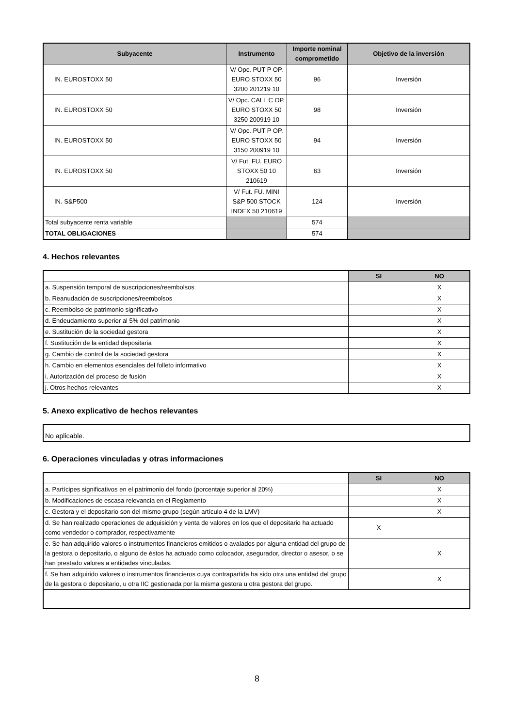| Subyacente | Instrumento | Importe nominal comprometido | Objetivo de la inversión |
| --- | --- | --- | --- |
| IN. EUROSTOXX 50 | V/ Opc. PUT P OP. EURO STOXX 50 3200 201219 10 | 96 | Inversión |
| IN. EUROSTOXX 50 | V/ Opc. CALL C OP. EURO STOXX 50 3250 200919 10 | 98 | Inversión |
| IN. EUROSTOXX 50 | V/ Opc. PUT P OP. EURO STOXX 50 3150 200919 10 | 94 | Inversión |
| IN. EUROSTOXX 50 | V/ Fut. FU. EURO STOXX 50 10 210619 | 63 | Inversión |
| IN. S&P500 | V/ Fut. FU. MINI S&P 500 STOCK INDEX 50 210619 | 124 | Inversión |
| Total subyacente renta variable | | 574 | |
| TOTAL OBLIGACIONES | | 574 | |
4. Hechos relevantes
| | SI | NO |
| a. Suspensión temporal de suscripciones/reembolsos | | X |
| b. Reanudación de suscripciones/reembolsos | | X |
| c. Reembolso de patrimonio significativo | | X |
| d. Endeudamiento superior al 5% del patrimonio | | X |
| e. Sustitución de la sociedad gestora | | X |
| f. Sustitución de la entidad depositaria | | X |
| g. Cambio de control de la sociedad gestora | | X |
| h. Cambio en elementos esenciales del folleto informativo | | X |
| i. Autorización del proceso de fusión | | X |
| j. Otros hechos relevantes | | X |
5. Anexo explicativo de hechos relevantes
| No aplicable. |
6. Operaciones vinculadas y otras informaciones
| | SI | NO |
| a. Partícipes significativos en el patrimonio del fondo (porcentaje superior al 20%) | | X |
| b. Modificaciones de escasa relevancia en el Reglamento | | X |
| c. Gestora y el depositario son del mismo grupo (según artículo 4 de la LMV) | | X |
| d. Se han realizado operaciones de adquisición y venta de valores en los que el depositario ha actuado como vendedor o comprador, respectivamente | X | |
| e. Se han adquirido valores o instrumentos financieros emitidos o avalados por alguna entidad del grupo de la gestora o depositario, o alguno de éstos ha actuado como colocador, asegurador, director o asesor, o se han prestado valores a entidades vinculadas. | | X |
| f. Se han adquirido valores o instrumentos financieros cuya contrapartida ha sido otra una entidad del grupo de la gestora o depositario, u otra IIC gestionada por la misma gestora u otra gestora del grupo. | | X |
8